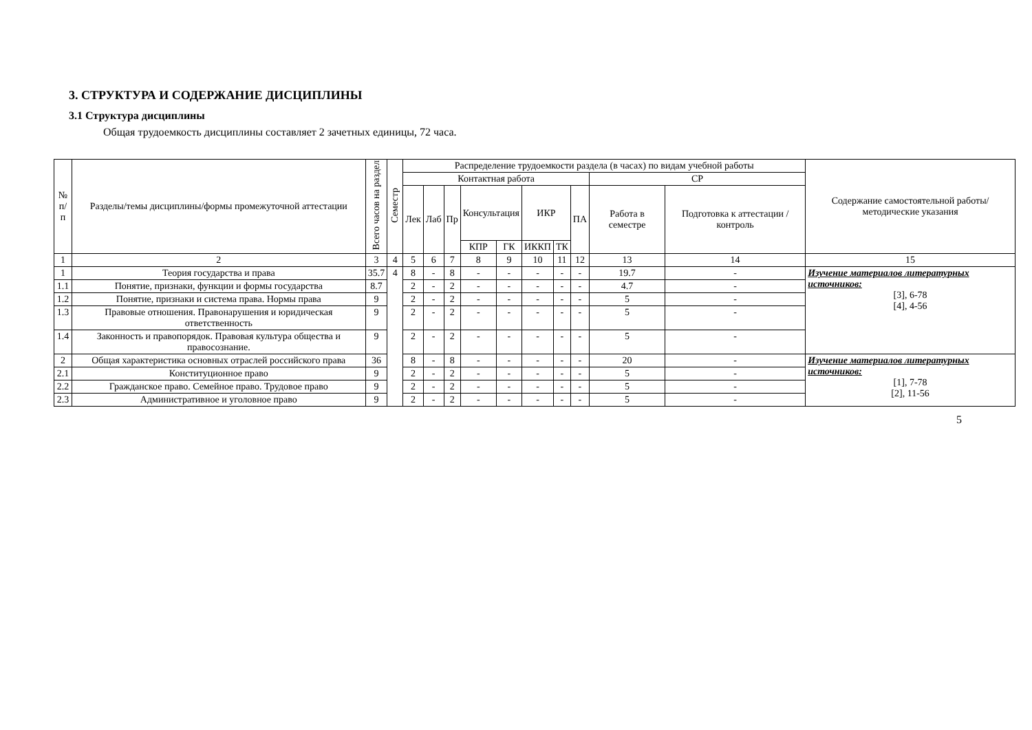3. СТРУКТУРА И СОДЕРЖАНИЕ ДИСЦИПЛИНЫ
3.1 Структура дисциплины
Общая трудоемкость дисциплины составляет 2 зачетных единицы, 72 часа.
| № п/п | Разделы/темы дисциплины/формы промежуточной аттестации | Всего часов на раздел | Семестр | Распределение трудоемкости раздела (в часах) по видам учебной работы | | | | | | | | | | Содержание самостоятельной работы/ методические указания |
| --- | --- | --- | --- | --- | --- | --- | --- | --- | --- | --- | --- | --- | --- | --- |
| | | | | Контактная работа | | | | | | | | СР | | |
| | | | | Лек | Лаб | Пр | Консультация | | ИКР | | ПА | Работа в семестре | Подготовка к аттестации /контроль | |
| | | | | | | | КПР | ГК | ИККП | ТК | | | | |
| 1 | 2 | 3 | 4 | 5 | 6 | 7 | 8 | 9 | 10 | 11 | 12 | 13 | 14 | 15 |
| 1 | Теория государства и права | 35.7 | 4 | 8 | - | 8 | - | - | - | - | - | 19.7 | - | Изучение материалов литературных источников: [3], 6-78 [4], 4-56 |
| 1.1 | Понятие, признаки, функции и формы государства | 8.7 | | 2 | - | 2 | - | - | - | - | - | 4.7 | - | |
| 1.2 | Понятие, признаки и система права. Нормы права | 9 | | 2 | - | 2 | - | - | - | - | - | 5 | - | |
| 1.3 | Правовые отношения. Правонарушения и юридическая ответственность | 9 | | 2 | - | 2 | - | - | - | - | - | 5 | - | |
| 1.4 | Законность и правопорядок. Правовая культура общества и правосознание. | 9 | | 2 | - | 2 | - | - | - | - | - | 5 | - | |
| 2 | Общая характеристика основных отраслей российского права | 36 | | 8 | - | 8 | - | - | - | - | - | 20 | - | Изучение материалов литературных источников: [1], 7-78 [2], 11-56 |
| 2.1 | Конституционное право | 9 | | 2 | - | 2 | - | - | - | - | - | 5 | - | |
| 2.2 | Гражданское право. Семейное право. Трудовое право | 9 | | 2 | - | 2 | - | - | - | - | - | 5 | - | |
| 2.3 | Административное и уголовное право | 9 | | 2 | - | 2 | - | - | - | - | - | 5 | - | |
5